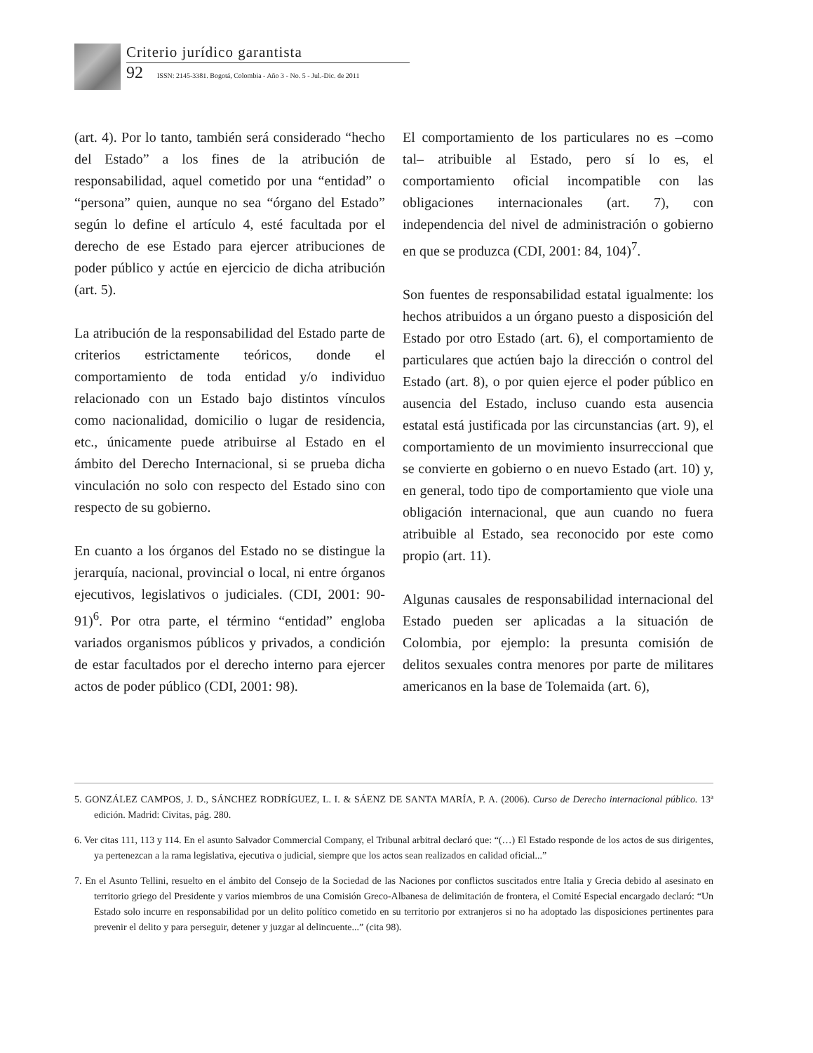Criterio jurídico garantista
92 ISSN: 2145-3381. Bogotá, Colombia - Año 3 - No. 5 - Jul.-Dic. de 2011
(art. 4). Por lo tanto, también será considerado “hecho del Estado” a los fines de la atribución de responsabilidad, aquel cometido por una “entidad” o “persona” quien, aunque no sea “órgano del Estado” según lo define el artículo 4, esté facultada por el derecho de ese Estado para ejercer atribuciones de poder público y actúe en ejercicio de dicha atribución (art. 5).
La atribución de la responsabilidad del Estado parte de criterios estrictamente teóricos, donde el comportamiento de toda entidad y/o individuo relacionado con un Estado bajo distintos vínculos como nacionalidad, domicilio o lugar de residencia, etc., únicamente puede atribuirse al Estado en el ámbito del Derecho Internacional, si se prueba dicha vinculación no solo con respecto del Estado sino con respecto de su gobierno.
En cuanto a los órganos del Estado no se distingue la jerarquía, nacional, provincial o local, ni entre órganos ejecutivos, legislativos o judiciales. (CDI, 2001: 90-91)<sup>6</sup>. Por otra parte, el término “entidad” engloba variados organismos públicos y privados, a condición de estar facultados por el derecho interno para ejercer actos de poder público (CDI, 2001: 98).
El comportamiento de los particulares no es –como tal– atribuible al Estado, pero sí lo es, el comportamiento oficial incompatible con las obligaciones internacionales (art. 7), con independencia del nivel de administración o gobierno en que se produzca (CDI, 2001: 84, 104)<sup>7</sup>.
Son fuentes de responsabilidad estatal igualmente: los hechos atribuidos a un órgano puesto a disposición del Estado por otro Estado (art. 6), el comportamiento de particulares que actúen bajo la dirección o control del Estado (art. 8), o por quien ejerce el poder público en ausencia del Estado, incluso cuando esta ausencia estatal está justificada por las circunstancias (art. 9), el comportamiento de un movimiento insurreccional que se convierte en gobierno o en nuevo Estado (art. 10) y, en general, todo tipo de comportamiento que viole una obligación internacional, que aun cuando no fuera atribuible al Estado, sea reconocido por este como propio (art. 11).
Algunas causales de responsabilidad internacional del Estado pueden ser aplicadas a la situación de Colombia, por ejemplo: la presunta comisión de delitos sexuales contra menores por parte de militares americanos en la base de Tolemaida (art. 6),
5. GONZÁLEZ CAMPOS, J. D., SÁNCHEZ RODRÍGUEZ, L. I. & SÁENZ DE SANTA MARÍA, P. A. (2006). Curso de Derecho internacional público. 13ª edición. Madrid: Civitas, pág. 280.
6. Ver citas 111, 113 y 114. En el asunto Salvador Commercial Company, el Tribunal arbitral declaró que: “(…) El Estado responde de los actos de sus dirigentes, ya pertenezcan a la rama legislativa, ejecutiva o judicial, siempre que los actos sean realizados en calidad oficial...”
7. En el Asunto Tellini, resuelto en el ámbito del Consejo de la Sociedad de las Naciones por conflictos suscitados entre Italia y Grecia debido al asesinato en territorio griego del Presidente y varios miembros de una Comisión Greco-Albanesa de delimitación de frontera, el Comité Especial encargado declaró: “Un Estado solo incurre en responsabilidad por un delito político cometido en su territorio por extranjeros si no ha adoptado las disposiciones pertinentes para prevenir el delito y para perseguir, detener y juzgar al delincuente...” (cita 98).